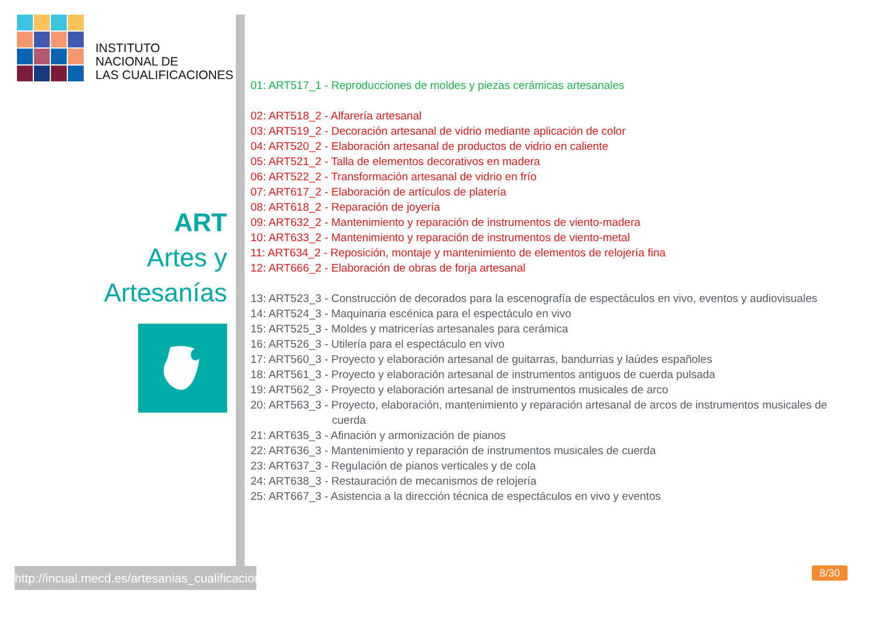INSTITUTO
NACIONAL DE
LAS CUALIFICACIONES
ART
Artes y
Artesanías
http://incual.mecd.es/artesanias_cualificaciones
01: ART517_1 - Reproducciones de moldes y piezas cerámicas artesanales
02: ART518_2 - Alfarería artesanal
03: ART519_2 - Decoración artesanal de vidrio mediante aplicación de color
04: ART520_2 - Elaboración artesanal de productos de vidrio en caliente
05: ART521_2 - Talla de elementos decorativos en madera
06: ART522_2 - Transformación artesanal de vidrio en frío
07: ART617_2 - Elaboración de artículos de platería
08: ART618_2 - Reparación de joyería
09: ART632_2 - Mantenimiento y reparación de instrumentos de viento-madera
10: ART633_2 - Mantenimiento y reparación de instrumentos de viento-metal
11: ART634_2 - Reposición, montaje y mantenimiento de elementos de relojería fina
12: ART666_2 - Elaboración de obras de forja artesanal
13: ART523_3 - Construcción de decorados para la escenografía de espectáculos en vivo, eventos y audiovisuales
14: ART524_3 - Maquinaria escénica para el espectáculo en vivo
15: ART525_3 - Moldes y matricerías artesanales para cerámica
16: ART526_3 - Utilería para el espectáculo en vivo
17: ART560_3 - Proyecto y elaboración artesanal de guitarras, bandurrias y laúdes españoles
18: ART561_3 - Proyecto y elaboración artesanal de instrumentos antiguos de cuerda pulsada
19: ART562_3 - Proyecto y elaboración artesanal de instrumentos musicales de arco
20: ART563_3 - Proyecto, elaboración, mantenimiento y reparación artesanal de arcos de instrumentos musicales de
cuerda
21: ART635_3 - Afinación y armonización de pianos
22: ART636_3 - Mantenimiento y reparación de instrumentos musicales de cuerda
23: ART637_3 - Regulación de pianos verticales y de cola
24: ART638_3 - Restauración de mecanismos de relojería
25: ART667_3 - Asistencia a la dirección técnica de espectáculos en vivo y eventos
8/30